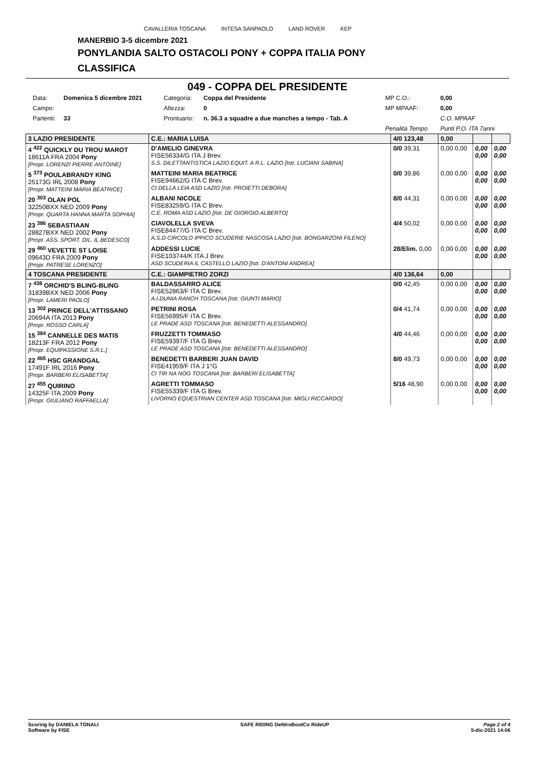CAVALLERIA TOSCANA INTESA SANPAOLO LAND ROVER KEP
MANERBIO 3-5 dicembre 2021
PONYLANDIA SALTO OSTACOLI PONY + COPPA ITALIA PONY
CLASSIFICA
049 - COPPA DEL PRESIDENTE
| Data: | Domenica 5 dicembre 2021 | Categoria: | Coppa del Presidente | MP C.O.: | 0,00 |
| Campo: | | Altezza: | 0 | MP MPAAF: | 0,00 |
| Partenti: | 33 | Prontuario: | n. 36.3 a squadre a due manches a tempo - Tab. A | | C.O. MPAAF |
| | | | | Penalità Tempo | Punti P.O. ITA 7anni |
| 3 LAZIO PRESIDENTE | C.E.: MARIA LUISA | 4/0 123,48 | 0,00 | | |
| 4 <sup>422</sup> QUICKLY DU TROU MAROT 18611A FRA 2004 Pony [Propr. LORENZI PIERRE ANTOINE] | D'AMELIO GINEVRA FISE56334/G ITA J Brev. S.S. DILETTANTISTICA LAZIO EQUIT. A R.L. LAZIO [Istr. LUCIANI SABINA] | 0/0 39,31 | 0,00 0,00 | 0,00 0,00 | 0,00 0,00 |
| 5 <sup>373</sup> POULABRANDY KING 25173G IRL 2008 Pony [Propr. MATTEINI MARIA BEATRICE] | MATTEINI MARIA BEATRICE FISE94662/G ITA C Brev. CI DELLA LEIA ASD LAZIO [Istr. PROIETTI DEBORA] | 0/0 39,86 | 0,00 0,00 | 0,00 0,00 | 0,00 0,00 |
| 20 <sup>303</sup> OLAN POL 32250BXX NED 2009 Pony [Propr. QUARTA HANNA MARTA SOPHIA] | ALBANI NICOLE FISE83259/G ITA C Brev. C.E. ROMA ASD LAZIO [Istr. DE GIORGIO ALBERTO] | 8/0 44,31 | 0,00 0,00 | 0,00 0,00 | 0,00 0,00 |
| 23 <sup>386</sup> SEBASTIAAN 28827BXX NED 2002 Pony [Propr. ASS. SPORT. DIL. IL BEDESCO] | CIAVOLELLA SVEVA FISE84477/G ITA C Brev. A.S.D CIRCOLO IPPICO SCUDERIE NASCOSA LAZIO [Istr. BONGARZONI FILENO] | 4/4 50,02 | 0,00 0,00 | 0,00 0,00 | 0,00 0,00 |
| 29 <sup>460</sup> VEVETTE ST LOISE 09643D FRA 2009 Pony [Propr. PATRESE LORENZO] | ADDESSI LUCIE FISE103744/K ITA J Brev. ASD SCUDERIA IL CASTELLO LAZIO [Istr. D'ANTONI ANDREA] | 28/Elim. 0,00 | 0,00 0,00 | 0,00 0,00 | 0,00 0,00 |
| 4 TOSCANA PRESIDENTE | C.E.: GIAMPIETRO ZORZI | 4/0 136,64 | 0,00 | | |
| 7 <sup>438</sup> ORCHID'S BLING-BLING 31839BXX NED 2006 Pony [Propr. LAMERI PAOLO] | BALDASSARRO ALICE FISE52863/F ITA C Brev. A.I.DUNIA RANCH TOSCANA [Istr. GIUNTI MARIO] | 0/0 42,45 | 0,00 0,00 | 0,00 0,00 | 0,00 0,00 |
| 13 <sup>302</sup> PRINCE DELL'ATTISSANO 20694A ITA 2013 Pony [Propr. ROSSO CARLA] | PETRINI ROSA FISE56995/F ITA C Brev. LE PRADE ASD TOSCANA [Istr. BENEDETTI ALESSANDRO] | 0/4 41,74 | 0,00 0,00 | 0,00 0,00 | 0,00 0,00 |
| 15 <sup>384</sup> CANNELLE DES MATIS 18213F FRA 2012 Pony [Propr. EQUIPASSIONE S.R.L.] | FRUZZETTI TOMMASO FISE59397/F ITA G Brev. LE PRADE ASD TOSCANA [Istr. BENEDETTI ALESSANDRO] | 4/0 44,46 | 0,00 0,00 | 0,00 0,00 | 0,00 0,00 |
| 22 <sup>465</sup> HSC GRANDGAL 17491F IRL 2016 Pony [Propr. BARBERI ELISABETTA] | BENEDETTI BARBERI JUAN DAVID FISE41959/F ITA J 1°G CI TIR NA NOG TOSCANA [Istr. BARBERI ELISABETTA] | 8/0 49,73 | 0,00 0,00 | 0,00 0,00 | 0,00 0,00 |
| 27 <sup>455</sup> QUIRINO 14325F ITA 2009 Pony [Propr. GIULIANO RAFFAELLA] | AGRETTI TOMMASO FISE55339/F ITA G Brev. LIVORNO EQUESTRIAN CENTER ASD TOSCANA [Istr. MIGLI RICCARDO] | 5/16 48,90 | 0,00 0,00 | 0,00 0,00 | 0,00 0,00 |
Scoring by DANIELA TONALI
Software by FISE
SAFE RIDING DeNiroBootCo RideUP
Page 2 of 4
5-dic-2021 14:06